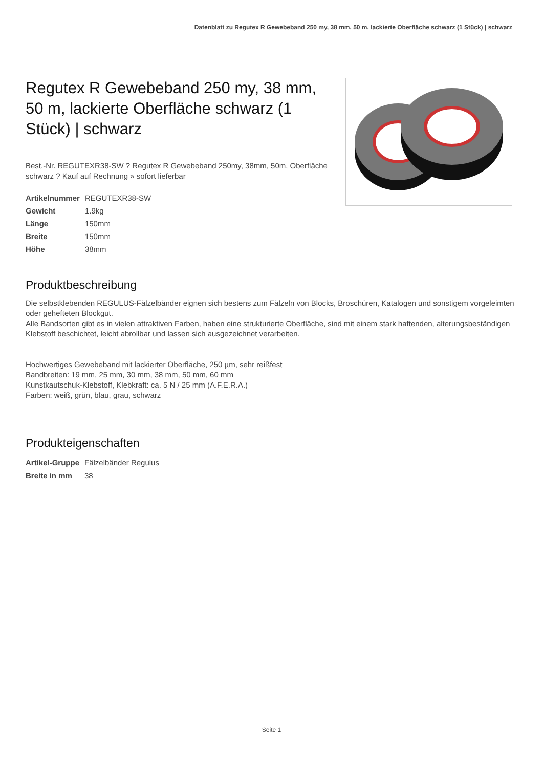Datenblatt zu Regutex R Gewebeband 250 my, 38 mm, 50 m, lackierte Oberfläche schwarz (1 Stück) | schwarz
Regutex R Gewebeband 250 my, 38 mm, 50 m, lackierte Oberfläche schwarz (1 Stück) | schwarz
Best.-Nr. REGUTEXR38-SW ? Regutex R Gewebeband 250my, 38mm, 50m, Oberfläche schwarz ? Kauf auf Rechnung » sofort lieferbar
| Artikelnummer | REGUTEXR38-SW |
| Gewicht | 1.9kg |
| Länge | 150mm |
| Breite | 150mm |
| Höhe | 38mm |
Produktbeschreibung
Die selbstklebenden REGULUS-Fälzelbänder eignen sich bestens zum Fälzeln von Blocks, Broschüren, Katalogen und sonstigem vorgeleimten oder gehefteten Blockgut.
Alle Bandsorten gibt es in vielen attraktiven Farben, haben eine strukturierte Oberfläche, sind mit einem stark haftenden, alterungsbeständigen Klebstoff beschichtet, leicht abrollbar und lassen sich ausgezeichnet verarbeiten.
Hochwertiges Gewebeband mit lackierter Oberfläche, 250 µm, sehr reißfest
Bandbreiten: 19 mm, 25 mm, 30 mm, 38 mm, 50 mm, 60 mm
Kunstkautschuk-Klebstoff, Klebkraft: ca. 5 N / 25 mm (A.F.E.R.A.)
Farben: weiß, grün, blau, grau, schwarz
Produkteigenschaften
| Artikel-Gruppe | Fälzelbänder Regulus |
| Breite in mm | 38 |
Seite 1